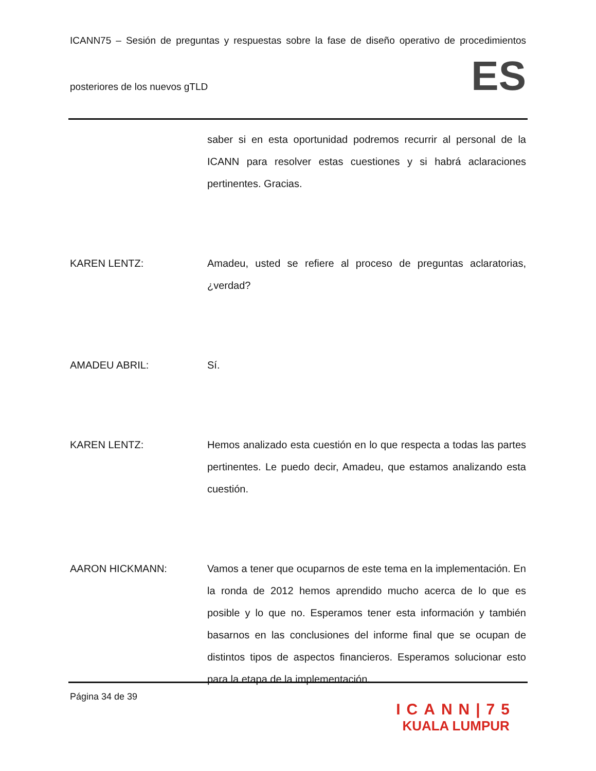ICANN75 – Sesión de preguntas y respuestas sobre la fase de diseño operativo de procedimientos
posteriores de los nuevos gTLD
ES
saber si en esta oportunidad podremos recurrir al personal de la ICANN para resolver estas cuestiones y si habrá aclaraciones pertinentes. Gracias.
KAREN LENTZ: Amadeu, usted se refiere al proceso de preguntas aclaratorias, ¿verdad?
AMADEU ABRIL: Sí.
KAREN LENTZ: Hemos analizado esta cuestión en lo que respecta a todas las partes pertinentes. Le puedo decir, Amadeu, que estamos analizando esta cuestión.
AARON HICKMANN: Vamos a tener que ocuparnos de este tema en la implementación. En la ronda de 2012 hemos aprendido mucho acerca de lo que es posible y lo que no. Esperamos tener esta información y también basarnos en las conclusiones del informe final que se ocupan de distintos tipos de aspectos financieros. Esperamos solucionar esto para la etapa de la implementación.
Página 34 de 39
ICANN|75
KUALA LUMPUR